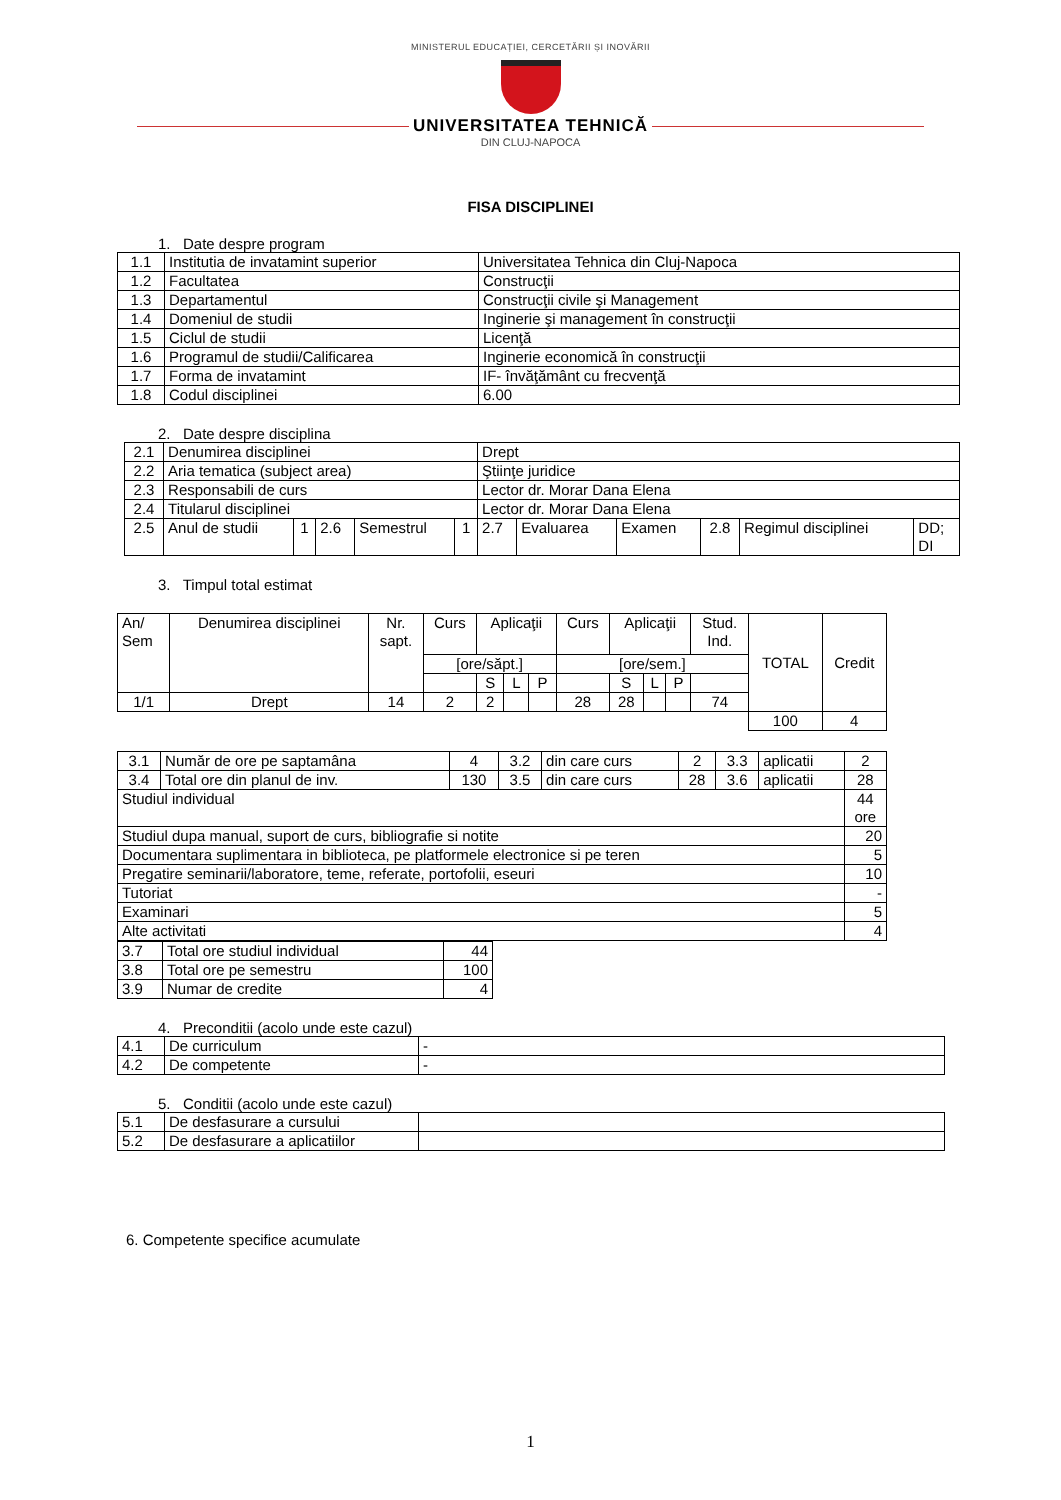MINISTERUL EDUCAȚIEI, CERCETĂRII ȘI INOVĂRII
UNIVERSITATEA TEHNICĂ
DIN CLUJ-NAPOCA
FISA DISCIPLINEI
1. Date despre program
| 1.1 | Institutia de invatamint superior | Universitatea Tehnica din Cluj-Napoca |
| 1.2 | Facultatea | Construcţii |
| 1.3 | Departamentul | Construcţii civile şi Management |
| 1.4 | Domeniul de studii | Inginerie şi management în construcţii |
| 1.5 | Ciclul de studii | Licenţă |
| 1.6 | Programul de studii/Calificarea | Inginerie economică în construcţii |
| 1.7 | Forma de invatamint | IF- învăţământ cu frecvenţă |
| 1.8 | Codul disciplinei | 6.00 |
2. Date despre disciplina
| 2.1 | Denumirea disciplinei | | | | | Drept | | | | | |
| 2.2 | Aria tematica (subject area) | | | | | Ştiinţe juridice | | | | | |
| 2.3 | Responsabili de curs | | | | | Lector dr. Morar Dana Elena | | | | | |
| 2.4 | Titularul disciplinei | | | | | Lector dr. Morar Dana Elena | | | | | |
| 2.5 | Anul de studii | 1 | 2.6 | Semestrul | 1 | 2.7 | Evaluarea | Examen | 2.8 | Regimul disciplinei | DD; DI |
3. Timpul total estimat
| An/ Sem | Denumirea disciplinei | Nr. sapt. | Curs | Aplicaţii | | | Curs | Aplicaţii | | | Stud. Ind. | TOTAL | Credit |
| | | | [ore/săpt.] | | | | [ore/sem.] | | | | | | |
| | | | | S | L | P | | S | L | P | | | |
| 1/1 | Drept | 14 | 2 | 2 | | | 28 | 28 | | | 74 | | |
| | | | | | | | | | | | | 100 | 4 |
| 3.1 | Număr de ore pe saptamâna | 4 | 3.2 | din care curs | 2 | 3.3 | aplicatii | 2 |
| 3.4 | Total ore din planul de inv. | 130 | 3.5 | din care curs | 28 | 3.6 | aplicatii | 28 |
| Studiul individual | | | | | | | | 44 ore |
| Studiul dupa manual, suport de curs, bibliografie si notite | | | | | | | | 20 |
| Documentara suplimentara in biblioteca, pe platformele electronice si pe teren | | | | | | | | 5 |
| Pregatire seminarii/laboratore, teme, referate, portofolii, eseuri | | | | | | | | 10 |
| Tutoriat | | | | | | | | - |
| Examinari | | | | | | | | 5 |
| Alte activitati | | | | | | | | 4 |
| 3.7 | Total ore studiul individual | 44 |
| 3.8 | Total ore pe semestru | 100 |
| 3.9 | Numar de credite | 4 |
4. Preconditii (acolo unde este cazul)
| 4.1 | De curriculum | - |
| 4.2 | De competente | - |
5. Conditii (acolo unde este cazul)
| 5.1 | De desfasurare a cursului | |
| 5.2 | De desfasurare a aplicatiilor | |
6. Competente specifice acumulate
1